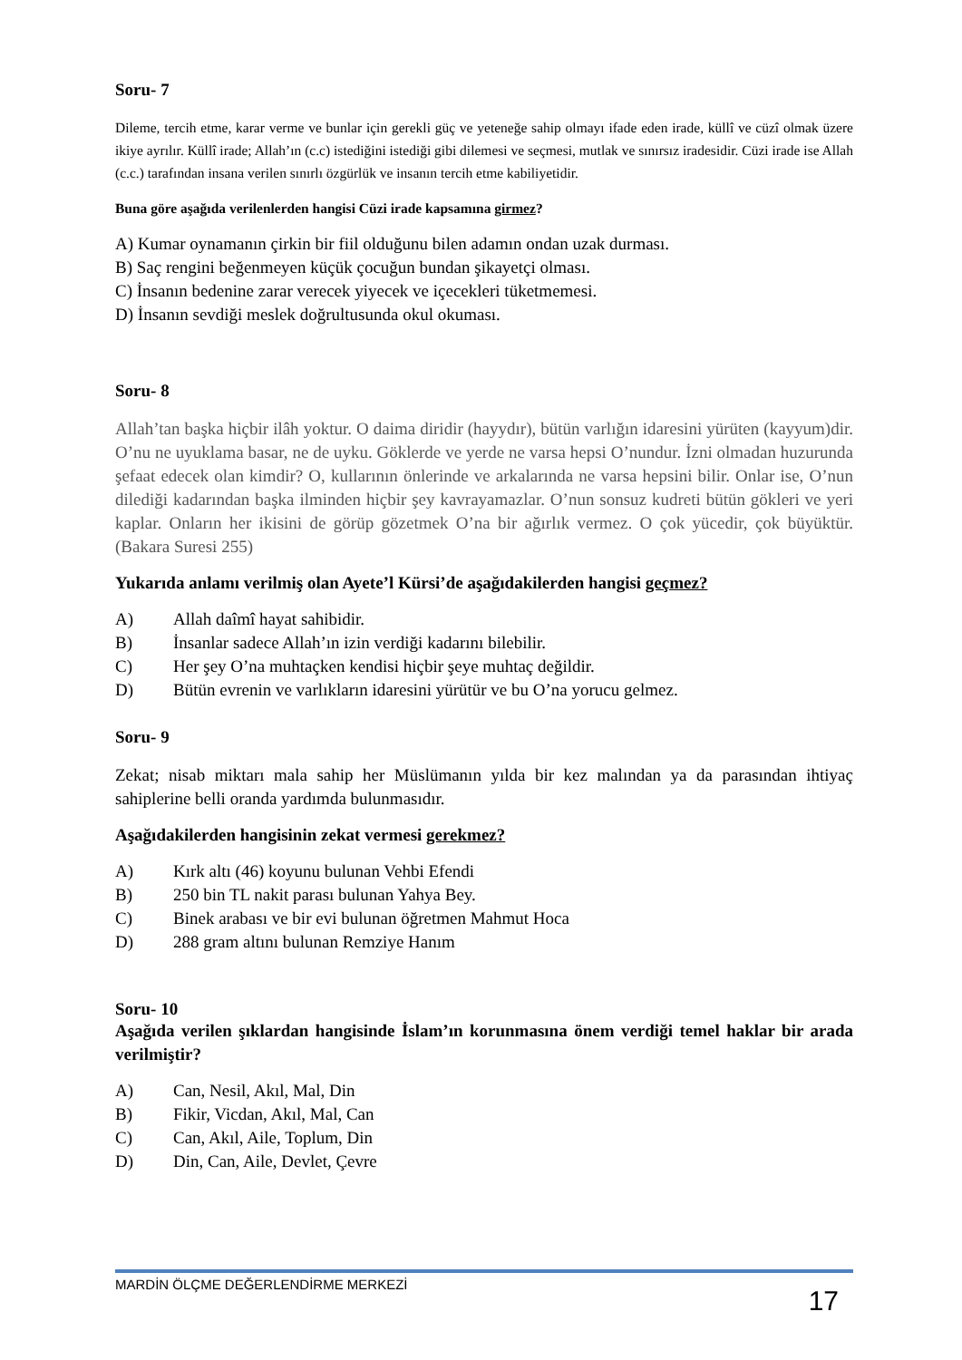Soru- 7
Dileme, tercih etme, karar verme ve bunlar için gerekli güç ve yeteneğe sahip olmayı ifade eden irade, küllî ve cüzî olmak üzere ikiye ayrılır. Küllî irade; Allah’ın (c.c) istediğini istediği gibi dilemesi ve seçmesi, mutlak ve sınırsız iradesidir. Cüzi irade ise Allah (c.c.) tarafından insana verilen sınırlı özgürlük ve insanın tercih etme kabiliyetidir.
Buna göre aşağıda verilenlerden hangisi Cüzi irade kapsamına girmez?
A) Kumar oynamanın çirkin bir fiil olduğunu bilen adamın ondan uzak durması.
B) Saç rengini beğenmeyen küçük çocuğun bundan şikayetçi olması.
C) İnsanın bedenine zarar verecek yiyecek ve içecekleri tüketmemesi.
D) İnsanın sevdiği meslek doğrultusunda okul okuması.
Soru- 8
Allah’tan başka hiçbir ilâh yoktur. O daima diridir (hayydır), bütün varlığın idaresini yürüten (kayyum)dir. O’nu ne uyuklama basar, ne de uyku. Göklerde ve yerde ne varsa hepsi O’nundur. İzni olmadan huzurunda şefaat edecek olan kimdir? O, kullarının önlerinde ve arkalarında ne varsa hepsini bilir. Onlar ise, O’nun dilediği kadarından başka ilminden hiçbir şey kavrayamazlar. O’nun sonsuz kudreti bütün gökleri ve yeri kaplar. Onların her ikisini de görüp gözetmek O’na bir ağırlık vermez. O çok yücedir, çok büyüktür. (Bakara Suresi 255)
Yukarıda anlamı verilmiş olan Ayete’l Kürsi’de aşağıdakilerden hangisi geçmez?
A) Allah daîmî hayat sahibidir.
B) İnsanlar sadece Allah’ın izin verdiği kadarını bilebilir.
C) Her şey O’na muhtaçken kendisi hiçbir şeye muhtaç değildir.
D) Bütün evrenin ve varlıkların idaresini yürütür ve bu O’na yorucu gelmez.
Soru- 9
Zekat; nisab miktarı mala sahip her Müslümanın yılda bir kez malından ya da parasından ihtiyaç sahiplerine belli oranda yardımda bulunmasıdır.
Aşağıdakilerden hangisinin zekat vermesi gerekmez?
A) Kırk altı (46) koyunu bulunan Vehbi Efendi
B) 250 bin TL nakit parası bulunan Yahya Bey.
C) Binek arabası ve bir evi bulunan öğretmen Mahmut Hoca
D) 288 gram altını bulunan Remziye Hanım
Soru- 10
Aşağıda verilen şıklardan hangisinde İslam’ın korunmasına önem verdiği temel haklar bir arada verilmiştir?
A) Can, Nesil, Akıl, Mal, Din
B) Fikir, Vicdan, Akıl, Mal, Can
C) Can, Akıl, Aile, Toplum, Din
D) Din, Can, Aile, Devlet, Çevre
MARDİN ÖLÇME DEĞERLENDİRME MERKEZİ 17